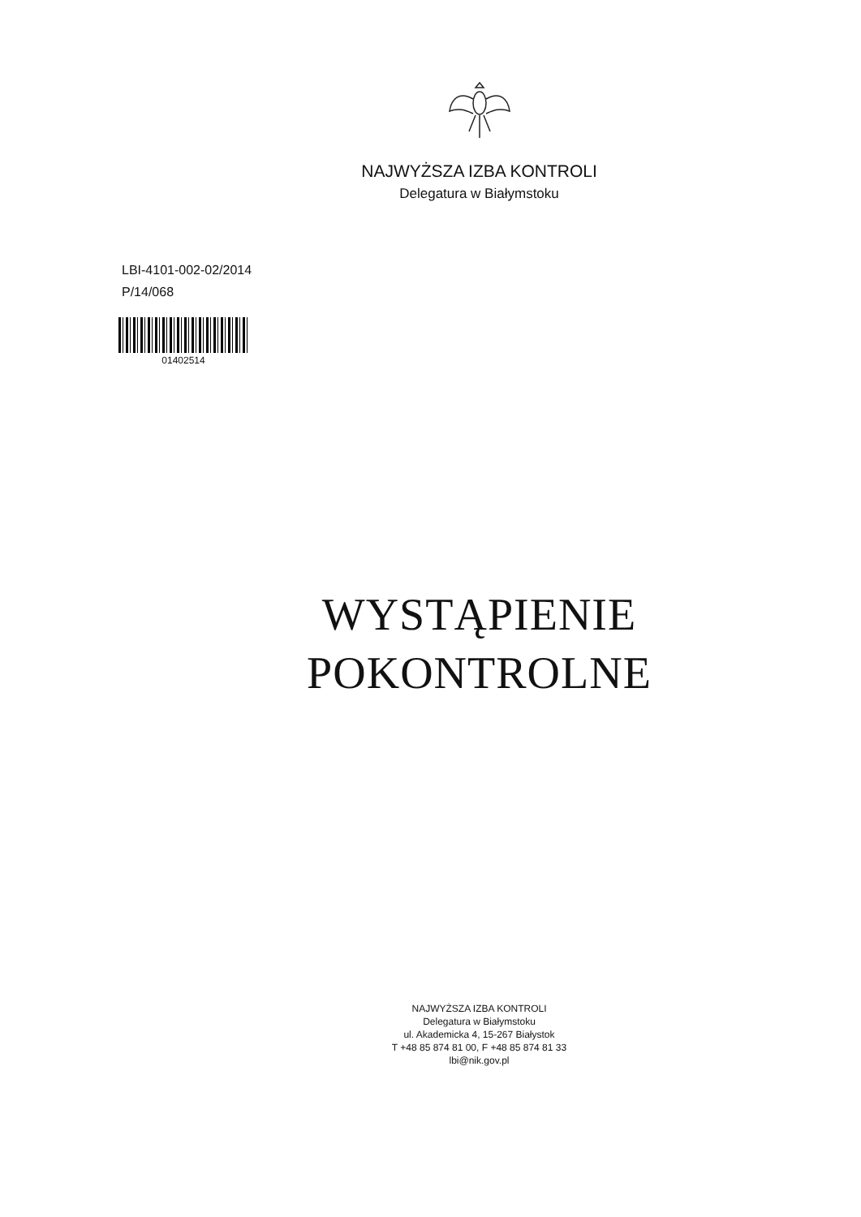NAJWYŻSZA IZBA KONTROLI
Delegatura w Białymstoku
LBI-4101-002-02/2014
P/14/068
01402514
WYSTĄPIENIE
POKONTROLNE
NAJWYŻSZA IZBA KONTROLI
Delegatura w Białymstoku
ul. Akademicka 4, 15-267 Białystok
T +48 85 874 81 00, F +48 85 874 81 33
lbi@nik.gov.pl